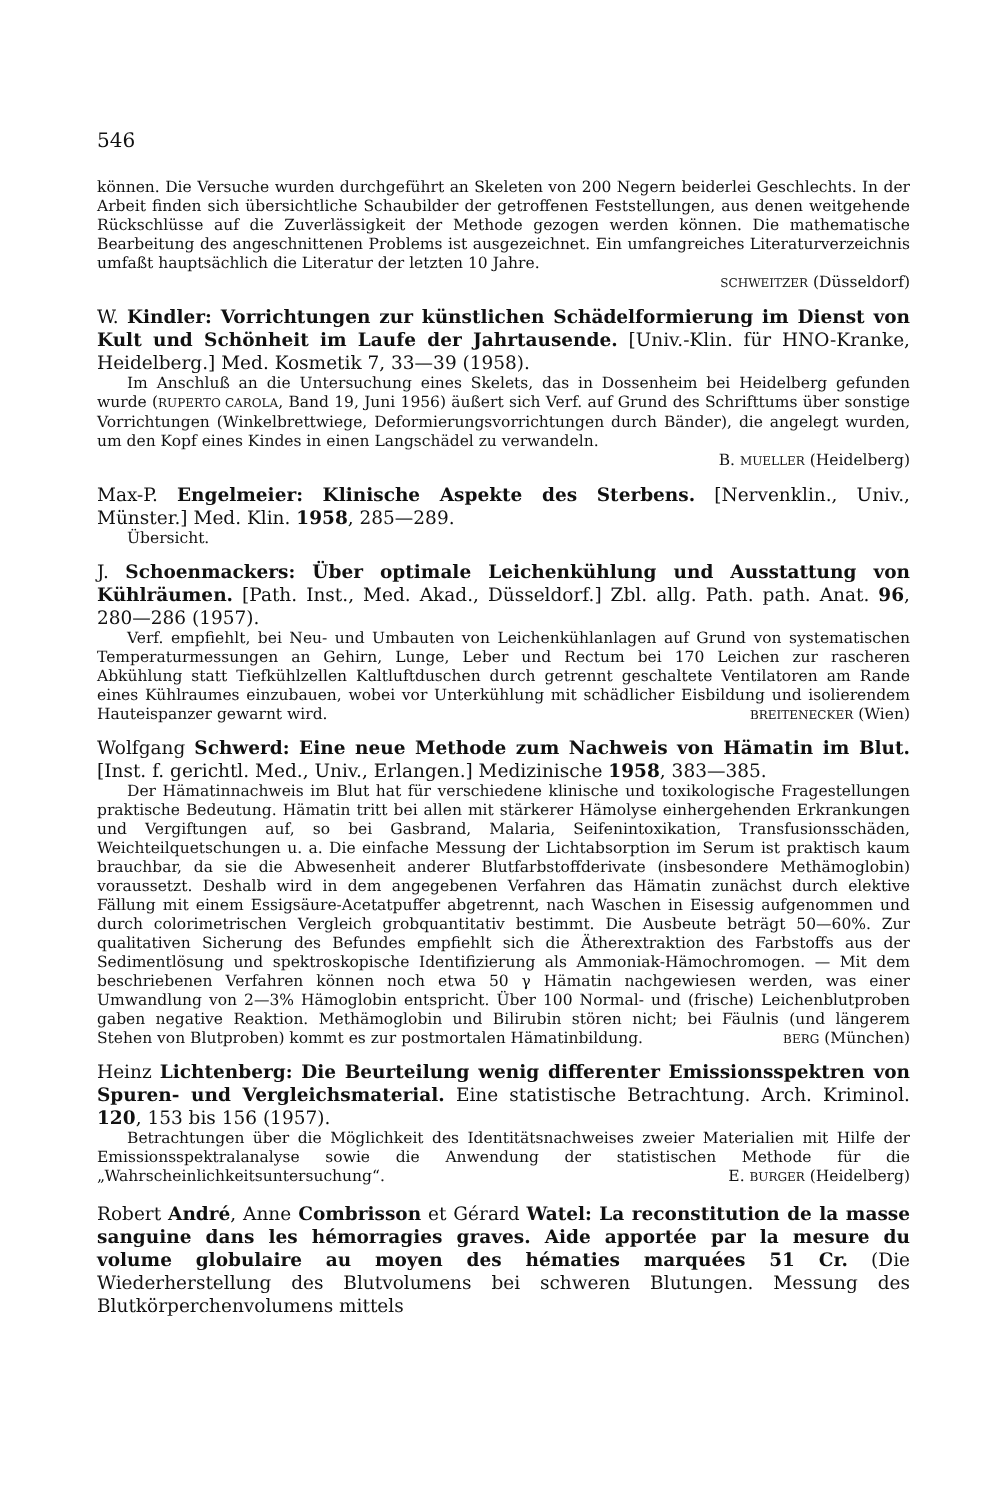546
können. Die Versuche wurden durchgeführt an Skeleten von 200 Negern beiderlei Geschlechts. In der Arbeit finden sich übersichtliche Schaubilder der getroffenen Feststellungen, aus denen weitgehende Rückschlüsse auf die Zuverlässigkeit der Methode gezogen werden können. Die mathematische Bearbeitung des angeschnittenen Problems ist ausgezeichnet. Ein umfangreiches Literaturverzeichnis umfaßt hauptsächlich die Literatur der letzten 10 Jahre.
SCHWEITZER (Düsseldorf)
W. Kindler: Vorrichtungen zur künstlichen Schädelformierung im Dienst von Kult und Schönheit im Laufe der Jahrtausende. [Univ.-Klin. für HNO-Kranke, Heidelberg.] Med. Kosmetik 7, 33—39 (1958).
Im Anschluß an die Untersuchung eines Skelets, das in Dossenheim bei Heidelberg gefunden wurde (RUPERTO CAROLA, Band 19, Juni 1956) äußert sich Verf. auf Grund des Schrifttums über sonstige Vorrichtungen (Winkelbrettwiege, Deformierungsvorrichtungen durch Bänder), die angelegt wurden, um den Kopf eines Kindes in einen Langschädel zu verwandeln.
B. MUELLER (Heidelberg)
Max-P. Engelmeier: Klinische Aspekte des Sterbens. [Nervenklin., Univ., Münster.] Med. Klin. 1958, 285—289.
Übersicht.
J. Schoenmackers: Über optimale Leichenkühlung und Ausstattung von Kühlräumen. [Path. Inst., Med. Akad., Düsseldorf.] Zbl. allg. Path. path. Anat. 96, 280—286 (1957).
Verf. empfiehlt, bei Neu- und Umbauten von Leichenkühlanlagen auf Grund von systematischen Temperaturmessungen an Gehirn, Lunge, Leber und Rectum bei 170 Leichen zur rascheren Abkühlung statt Tiefkühlzellen Kaltluftduschen durch getrennt geschaltete Ventilatoren am Rande eines Kühlraumes einzubauen, wobei vor Unterkühlung mit schädlicher Eisbildung und isolierendem Hauteispanzer gewarnt wird. BREITENECKER (Wien)
Wolfgang Schwerd: Eine neue Methode zum Nachweis von Hämatin im Blut. [Inst. f. gerichtl. Med., Univ., Erlangen.] Medizinische 1958, 383—385.
Der Hämatinnachweis im Blut hat für verschiedene klinische und toxikologische Fragestellungen praktische Bedeutung. Hämatin tritt bei allen mit stärkerer Hämolyse einhergehenden Erkrankungen und Vergiftungen auf, so bei Gasbrand, Malaria, Seifenintoxikation, Transfusionsschäden, Weichteilquetschungen u. a. Die einfache Messung der Lichtabsorption im Serum ist praktisch kaum brauchbar, da sie die Abwesenheit anderer Blutfarbstoffderivate (insbesondere Methämoglobin) voraussetzt. Deshalb wird in dem angegebenen Verfahren das Hämatin zunächst durch elektive Fällung mit einem Essigsäure-Acetatpuffer abgetrennt, nach Waschen in Eisessig aufgenommen und durch colorimetrischen Vergleich grobquantitativ bestimmt. Die Ausbeute beträgt 50—60%. Zur qualitativen Sicherung des Befundes empfiehlt sich die Ätherextraktion des Farbstoffs aus der Sedimentlösung und spektroskopische Identifizierung als Ammoniak-Hämochromogen. — Mit dem beschriebenen Verfahren können noch etwa 50 γ Hämatin nachgewiesen werden, was einer Umwandlung von 2—3% Hämoglobin entspricht. Über 100 Normal- und (frische) Leichenblutproben gaben negative Reaktion. Methämoglobin und Bilirubin stören nicht; bei Fäulnis (und längerem Stehen von Blutproben) kommt es zur postmortalen Hämatinbildung. BERG (München)
Heinz Lichtenberg: Die Beurteilung wenig differenter Emissionsspektren von Spuren- und Vergleichsmaterial. Eine statistische Betrachtung. Arch. Kriminol. 120, 153 bis 156 (1957).
Betrachtungen über die Möglichkeit des Identitätsnachweises zweier Materialien mit Hilfe der Emissionsspektralanalyse sowie die Anwendung der statistischen Methode für die „Wahrscheinlichkeitsuntersuchung“. E. BURGER (Heidelberg)
Robert André, Anne Combrisson et Gérard Watel: La reconstitution de la masse sanguine dans les hémorragies graves. Aide apportée par la mesure du volume globulaire au moyen des hématies marquées 51 Cr. (Die Wiederherstellung des Blutvolumens bei schweren Blutungen. Messung des Blutkörperchenvolumens mittels